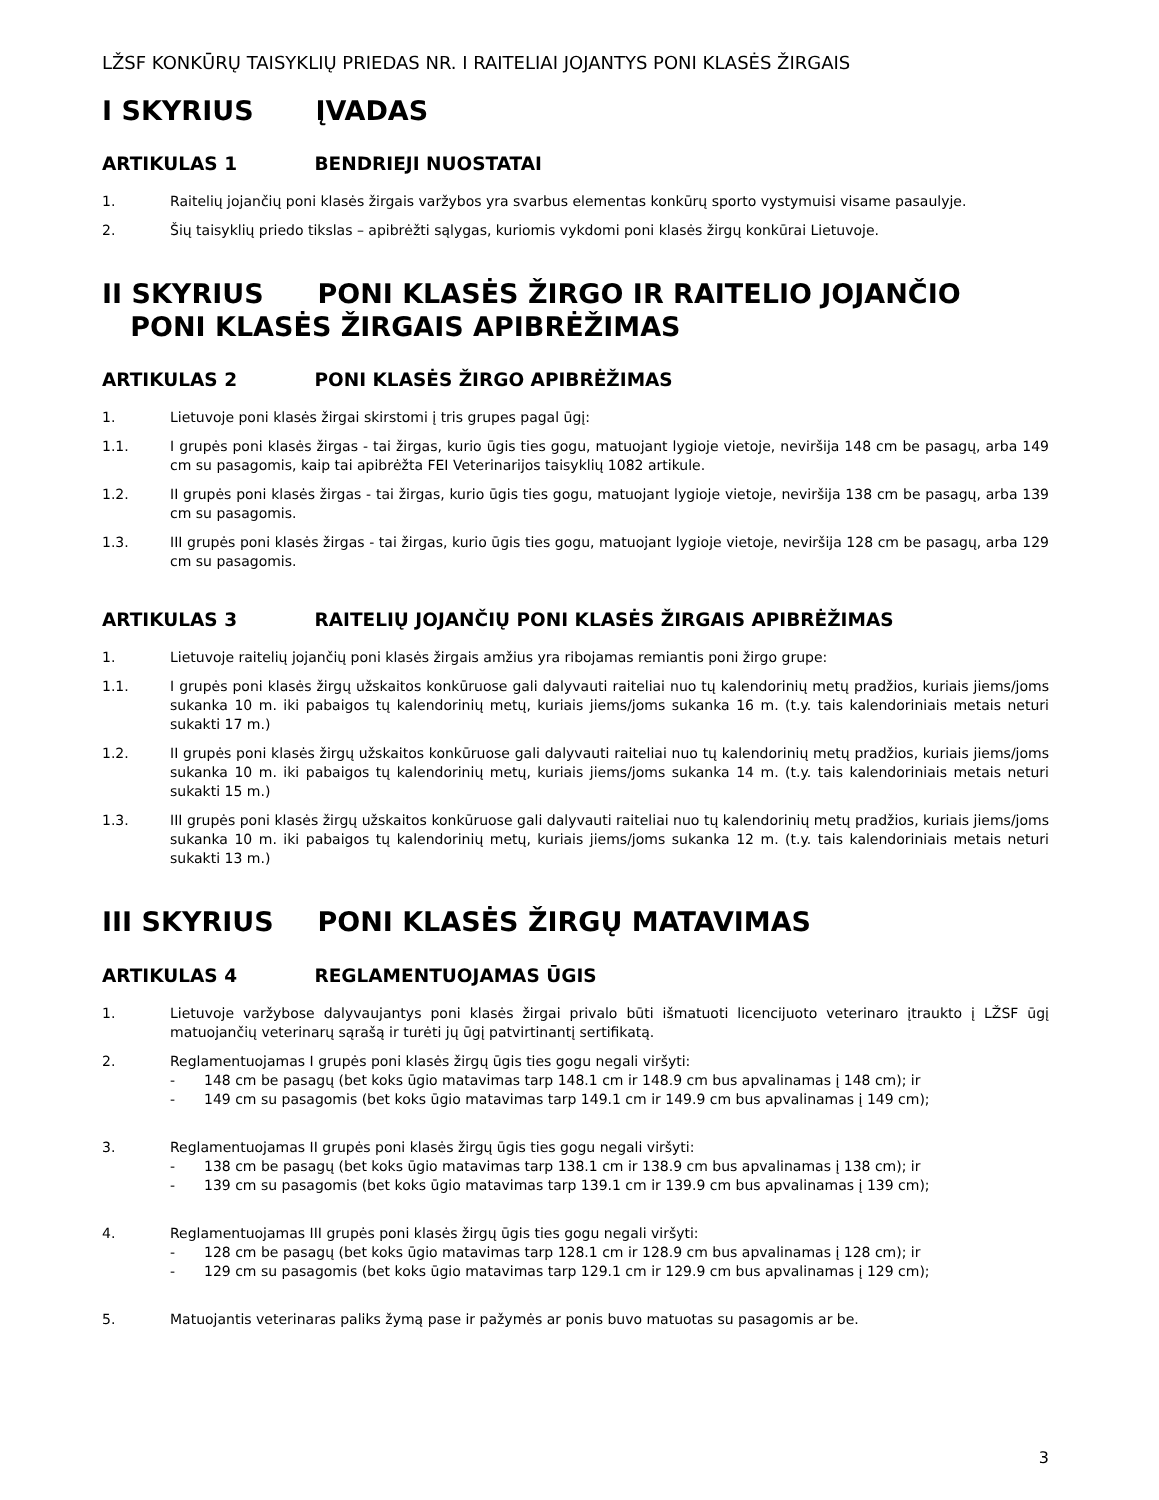LŽSF KONKŪRŲ TAISYKLIŲ PRIEDAS NR. I RAITELIAI JOJANTYS PONI KLASĖS ŽIRGAIS
I SKYRIUS ĮVADAS
ARTIKULAS 1 BENDRIEJI NUOSTATAI
1. Raitelių jojančių poni klasės žirgais varžybos yra svarbus elementas konkūrų sporto vystymuisi visame pasaulyje.
2. Šių taisyklių priedo tikslas – apibrėžti sąlygas, kuriomis vykdomi poni klasės žirgų konkūrai Lietuvoje.
II SKYRIUS PONI KLASĖS ŽIRGO IR RAITELIO JOJANČIO
PONI KLASĖS ŽIRGAIS APIBRĖŽIMAS
ARTIKULAS 2 PONI KLASĖS ŽIRGO APIBRĖŽIMAS
1. Lietuvoje poni klasės žirgai skirstomi į tris grupes pagal ūgį:
1.1. I grupės poni klasės žirgas - tai žirgas, kurio ūgis ties gogu, matuojant lygioje vietoje, neviršija 148 cm be pasagų, arba 149 cm su pasagomis, kaip tai apibrėžta FEI Veterinarijos taisyklių 1082 artikule.
1.2. II grupės poni klasės žirgas - tai žirgas, kurio ūgis ties gogu, matuojant lygioje vietoje, neviršija 138 cm be pasagų, arba 139 cm su pasagomis.
1.3. III grupės poni klasės žirgas - tai žirgas, kurio ūgis ties gogu, matuojant lygioje vietoje, neviršija 128 cm be pasagų, arba 129 cm su pasagomis.
ARTIKULAS 3 RAITELIŲ JOJANČIŲ PONI KLASĖS ŽIRGAIS APIBRĖŽIMAS
1. Lietuvoje raitelių jojančių poni klasės žirgais amžius yra ribojamas remiantis poni žirgo grupe:
1.1. I grupės poni klasės žirgų užskaitos konkūruose gali dalyvauti raiteliai nuo tų kalendorinių metų pradžios, kuriais jiems/joms sukanka 10 m. iki pabaigos tų kalendorinių metų, kuriais jiems/joms sukanka 16 m. (t.y. tais kalendoriniais metais neturi sukakti 17 m.)
1.2. II grupės poni klasės žirgų užskaitos konkūruose gali dalyvauti raiteliai nuo tų kalendorinių metų pradžios, kuriais jiems/joms sukanka 10 m. iki pabaigos tų kalendorinių metų, kuriais jiems/joms sukanka 14 m. (t.y. tais kalendoriniais metais neturi sukakti 15 m.)
1.3. III grupės poni klasės žirgų užskaitos konkūruose gali dalyvauti raiteliai nuo tų kalendorinių metų pradžios, kuriais jiems/joms sukanka 10 m. iki pabaigos tų kalendorinių metų, kuriais jiems/joms sukanka 12 m. (t.y. tais kalendoriniais metais neturi sukakti 13 m.)
III SKYRIUS PONI KLASĖS ŽIRGŲ MATAVIMAS
ARTIKULAS 4 REGLAMENTUOJAMAS ŪGIS
1. Lietuvoje varžybose dalyvaujantys poni klasės žirgai privalo būti išmatuoti licencijuoto veterinaro įtraukto į LŽSF ūgį matuojančių veterinarų sąrašą ir turėti jų ūgį patvirtinantį sertifikatą.
2. Reglamentuojamas I grupės poni klasės žirgų ūgis ties gogu negali viršyti:
- 148 cm be pasagų (bet koks ūgio matavimas tarp 148.1 cm ir 148.9 cm bus apvalinamas į 148 cm); ir
- 149 cm su pasagomis (bet koks ūgio matavimas tarp 149.1 cm ir 149.9 cm bus apvalinamas į 149 cm);
3. Reglamentuojamas II grupės poni klasės žirgų ūgis ties gogu negali viršyti:
- 138 cm be pasagų (bet koks ūgio matavimas tarp 138.1 cm ir 138.9 cm bus apvalinamas į 138 cm); ir
- 139 cm su pasagomis (bet koks ūgio matavimas tarp 139.1 cm ir 139.9 cm bus apvalinamas į 139 cm);
4. Reglamentuojamas III grupės poni klasės žirgų ūgis ties gogu negali viršyti:
- 128 cm be pasagų (bet koks ūgio matavimas tarp 128.1 cm ir 128.9 cm bus apvalinamas į 128 cm); ir
- 129 cm su pasagomis (bet koks ūgio matavimas tarp 129.1 cm ir 129.9 cm bus apvalinamas į 129 cm);
5. Matuojantis veterinaras paliks žymą pase ir pažymės ar ponis buvo matuotas su pasagomis ar be.
3